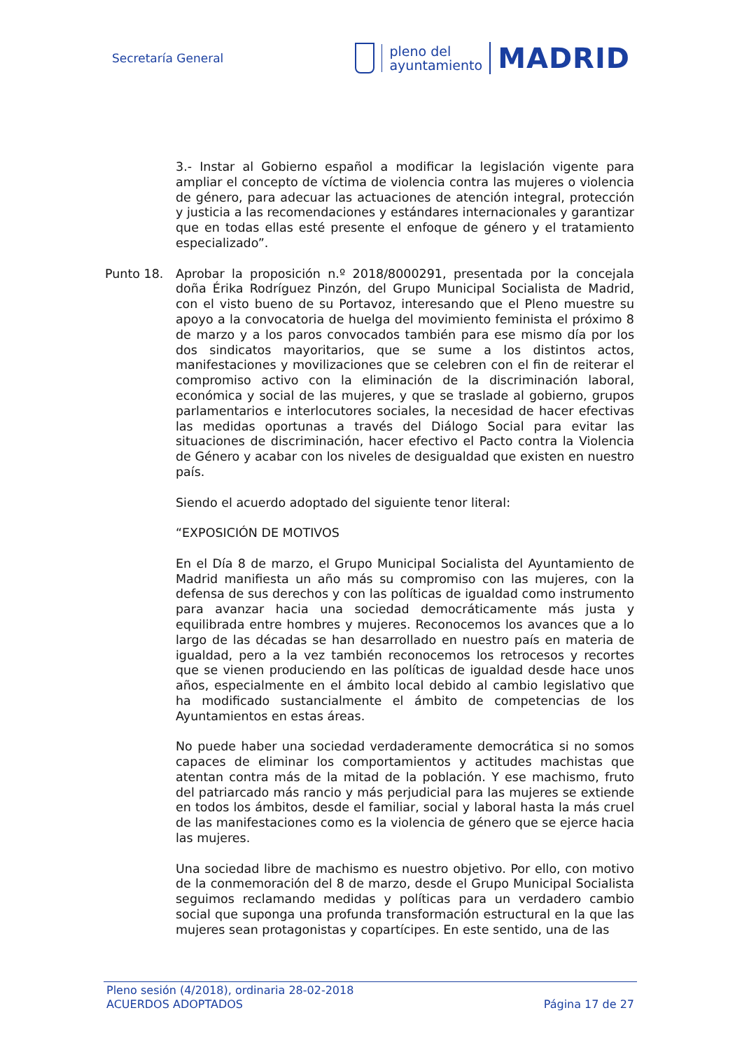Secretaría General
pleno del
ayuntamiento
MADRID
3.- Instar al Gobierno español a modificar la legislación vigente para ampliar el concepto de víctima de violencia contra las mujeres o violencia de género, para adecuar las actuaciones de atención integral, protección y justicia a las recomendaciones y estándares internacionales y garantizar que en todas ellas esté presente el enfoque de género y el tratamiento especializado”.
Punto 18. Aprobar la proposición n.º 2018/8000291, presentada por la concejala doña Érika Rodríguez Pinzón, del Grupo Municipal Socialista de Madrid, con el visto bueno de su Portavoz, interesando que el Pleno muestre su apoyo a la convocatoria de huelga del movimiento feminista el próximo 8 de marzo y a los paros convocados también para ese mismo día por los dos sindicatos mayoritarios, que se sume a los distintos actos, manifestaciones y movilizaciones que se celebren con el fin de reiterar el compromiso activo con la eliminación de la discriminación laboral, económica y social de las mujeres, y que se traslade al gobierno, grupos parlamentarios e interlocutores sociales, la necesidad de hacer efectivas las medidas oportunas a través del Diálogo Social para evitar las situaciones de discriminación, hacer efectivo el Pacto contra la Violencia de Género y acabar con los niveles de desigualdad que existen en nuestro país.
Siendo el acuerdo adoptado del siguiente tenor literal:
“EXPOSICIÓN DE MOTIVOS
En el Día 8 de marzo, el Grupo Municipal Socialista del Ayuntamiento de Madrid manifiesta un año más su compromiso con las mujeres, con la defensa de sus derechos y con las políticas de igualdad como instrumento para avanzar hacia una sociedad democráticamente más justa y equilibrada entre hombres y mujeres. Reconocemos los avances que a lo largo de las décadas se han desarrollado en nuestro país en materia de igualdad, pero a la vez también reconocemos los retrocesos y recortes que se vienen produciendo en las políticas de igualdad desde hace unos años, especialmente en el ámbito local debido al cambio legislativo que ha modificado sustancialmente el ámbito de competencias de los Ayuntamientos en estas áreas.
No puede haber una sociedad verdaderamente democrática si no somos capaces de eliminar los comportamientos y actitudes machistas que atentan contra más de la mitad de la población. Y ese machismo, fruto del patriarcado más rancio y más perjudicial para las mujeres se extiende en todos los ámbitos, desde el familiar, social y laboral hasta la más cruel de las manifestaciones como es la violencia de género que se ejerce hacia las mujeres.
Una sociedad libre de machismo es nuestro objetivo. Por ello, con motivo de la conmemoración del 8 de marzo, desde el Grupo Municipal Socialista seguimos reclamando medidas y políticas para un verdadero cambio social que suponga una profunda transformación estructural en la que las mujeres sean protagonistas y copartícipes. En este sentido, una de las
Pleno sesión (4/2018), ordinaria 28-02-2018
ACUERDOS ADOPTADOS Página 17 de 27